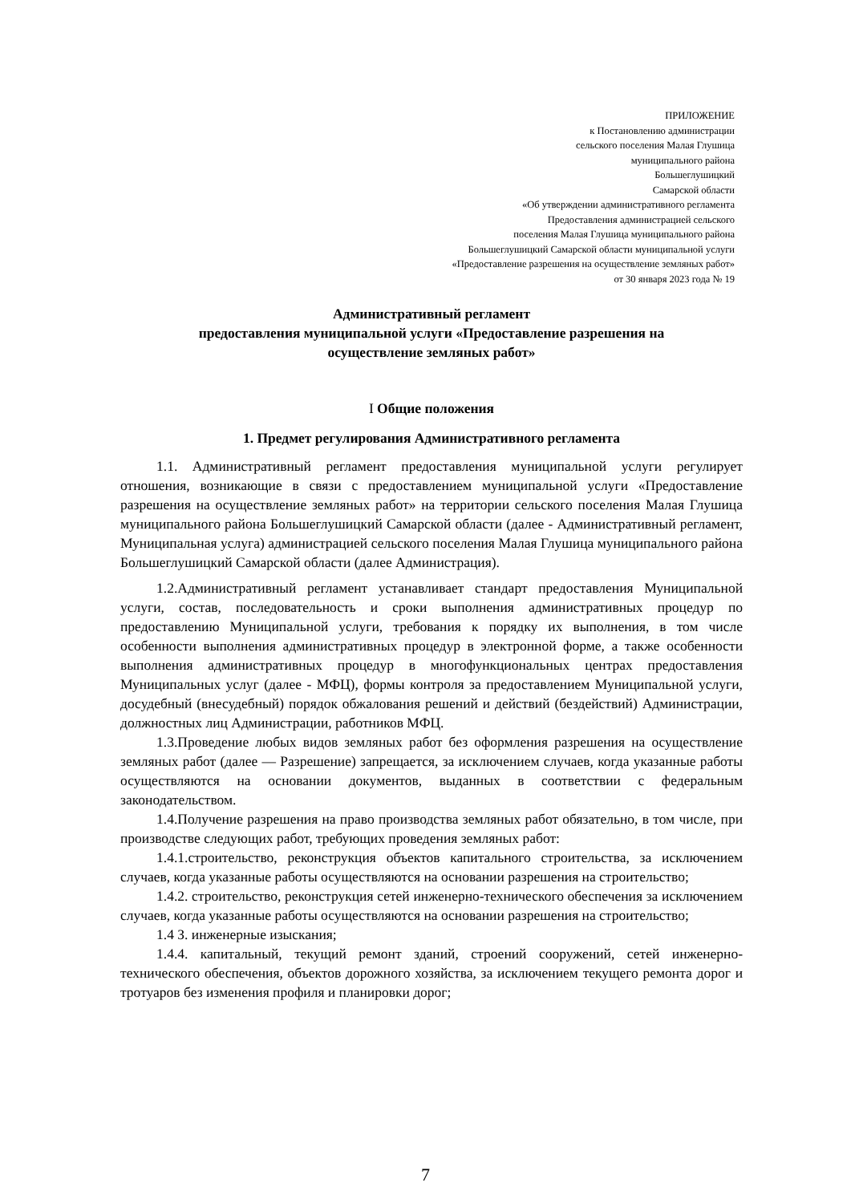ПРИЛОЖЕНИЕ
к Постановлению администрации
сельского поселения Малая Глушица
муниципального района
Большеглушицкий
Самарской области
«Об утверждении административного регламента
Предоставления администрацией сельского
поселения Малая Глушица муниципального района
Большеглушицкий Самарской области муниципальной услуги
«Предоставление разрешения на осуществление земляных работ»
от 30 января 2023 года № 19
Административный регламент
предоставления муниципальной услуги «Предоставление разрешения на
осуществление земляных работ»
I Общие положения
1. Предмет регулирования Административного регламента
1.1. Административный регламент предоставления муниципальной услуги регулирует отношения, возникающие в связи с предоставлением муниципальной услуги «Предоставление разрешения на осуществление земляных работ» на территории сельского поселения Малая Глушица муниципального района Большеглушицкий Самарской области (далее - Административный регламент, Муниципальная услуга) администрацией сельского поселения Малая Глушица муниципального района Большеглушицкий Самарской области (далее Администрация).
1.2.Административный регламент устанавливает стандарт предоставления Муниципальной услуги, состав, последовательность и сроки выполнения административных процедур по предоставлению Муниципальной услуги, требования к порядку их выполнения, в том числе особенности выполнения административных процедур в электронной форме, а также особенности выполнения административных процедур в многофункциональных центрах предоставления Муниципальных услуг (далее - МФЦ), формы контроля за предоставлением Муниципальной услуги, досудебный (внесудебный) порядок обжалования решений и действий (бездействий) Администрации, должностных лиц Администрации, работников МФЦ.
1.3.Проведение любых видов земляных работ без оформления разрешения на осуществление земляных работ (далее — Разрешение) запрещается, за исключением случаев, когда указанные работы осуществляются на основании документов, выданных в соответствии с федеральным законодательством.
1.4.Получение разрешения на право производства земляных работ обязательно, в том числе, при производстве следующих работ, требующих проведения земляных работ:
1.4.1.строительство, реконструкция объектов капитального строительства, за исключением случаев, когда указанные работы осуществляются на основании разрешения на строительство;
1.4.2. строительство, реконструкция сетей инженерно-технического обеспечения за исключением случаев, когда указанные работы осуществляются на основании разрешения на строительство;
1.4 З. инженерные изыскания;
1.4.4. капитальный, текущий ремонт зданий, строений сооружений, сетей инженерно-технического обеспечения, объектов дорожного хозяйства, за исключением текущего ремонта дорог и тротуаров без изменения профиля и планировки дорог;
7